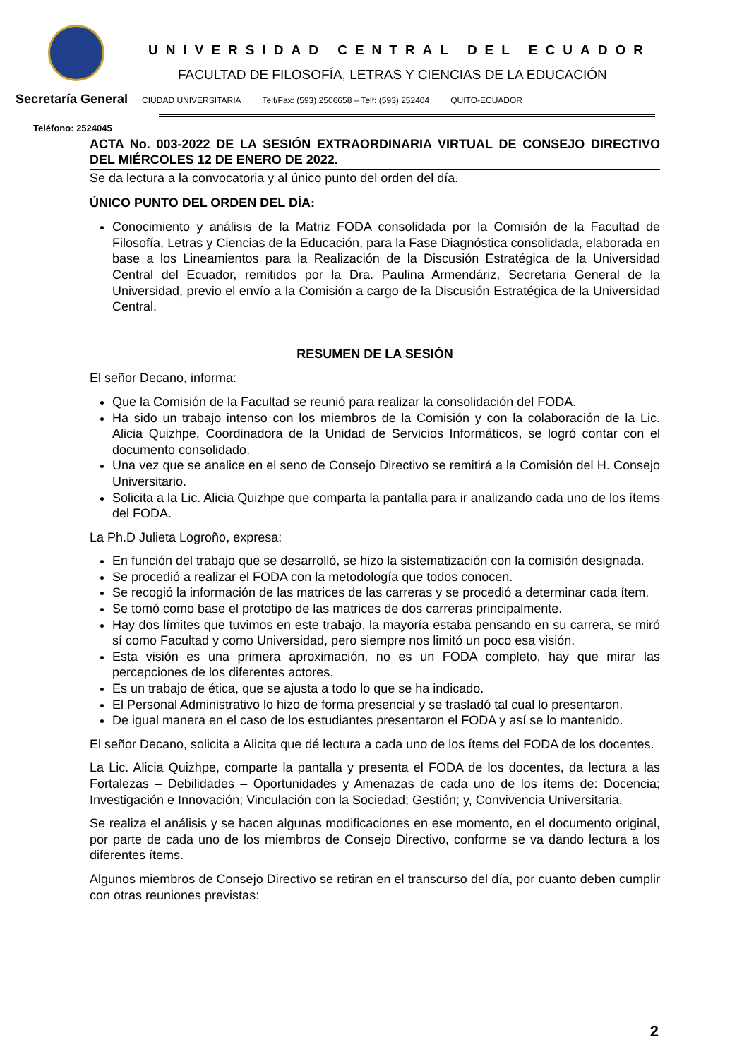UNIVERSIDAD CENTRAL DEL ECUADOR
FACULTAD DE FILOSOFÍA, LETRAS Y CIENCIAS DE LA EDUCACIÓN
Secretaría General CIUDAD UNIVERSITARIA Telf/Fax: (593) 2506658 – Telf: (593) 252404 QUITO-ECUADOR
Teléfono: 2524045
ACTA No. 003-2022 DE LA SESIÓN EXTRAORDINARIA VIRTUAL DE CONSEJO DIRECTIVO DEL MIÉRCOLES 12 DE ENERO DE 2022.
Se da lectura a la convocatoria y al único punto del orden del día.
ÚNICO PUNTO DEL ORDEN DEL DÍA:
Conocimiento y análisis de la Matriz FODA consolidada por la Comisión de la Facultad de Filosofía, Letras y Ciencias de la Educación, para la Fase Diagnóstica consolidada, elaborada en base a los Lineamientos para la Realización de la Discusión Estratégica de la Universidad Central del Ecuador, remitidos por la Dra. Paulina Armendáriz, Secretaria General de la Universidad, previo el envío a la Comisión a cargo de la Discusión Estratégica de la Universidad Central.
RESUMEN DE LA SESIÓN
El señor Decano, informa:
Que la Comisión de la Facultad se reunió para realizar la consolidación del FODA.
Ha sido un trabajo intenso con los miembros de la Comisión y con la colaboración de la Lic. Alicia Quizhpe, Coordinadora de la Unidad de Servicios Informáticos, se logró contar con el documento consolidado.
Una vez que se analice en el seno de Consejo Directivo se remitirá a la Comisión del H. Consejo Universitario.
Solicita a la Lic. Alicia Quizhpe que comparta la pantalla para ir analizando cada uno de los ítems del FODA.
La Ph.D Julieta Logroño, expresa:
En función del trabajo que se desarrolló, se hizo la sistematización con la comisión designada.
Se procedió a realizar el FODA con la metodología que todos conocen.
Se recogió la información de las matrices de las carreras y se procedió a determinar cada ítem.
Se tomó como base el prototipo de las matrices de dos carreras principalmente.
Hay dos límites que tuvimos en este trabajo, la mayoría estaba pensando en su carrera, se miró sí como Facultad y como Universidad, pero siempre nos limitó un poco esa visión.
Esta visión es una primera aproximación, no es un FODA completo, hay que mirar las percepciones de los diferentes actores.
Es un trabajo de ética, que se ajusta a todo lo que se ha indicado.
El Personal Administrativo lo hizo de forma presencial y se trasladó tal cual lo presentaron.
De igual manera en el caso de los estudiantes presentaron el FODA y así se lo mantenido.
El señor Decano, solicita a Alicita que dé lectura a cada uno de los ítems del FODA de los docentes.
La Lic. Alicia Quizhpe, comparte la pantalla y presenta el FODA de los docentes, da lectura a las Fortalezas – Debilidades – Oportunidades y Amenazas de cada uno de los ítems de: Docencia; Investigación e Innovación; Vinculación con la Sociedad; Gestión; y, Convivencia Universitaria.
Se realiza el análisis y se hacen algunas modificaciones en ese momento, en el documento original, por parte de cada uno de los miembros de Consejo Directivo, conforme se va dando lectura a los diferentes ítems.
Algunos miembros de Consejo Directivo se retiran en el transcurso del día, por cuanto deben cumplir con otras reuniones previstas:
2